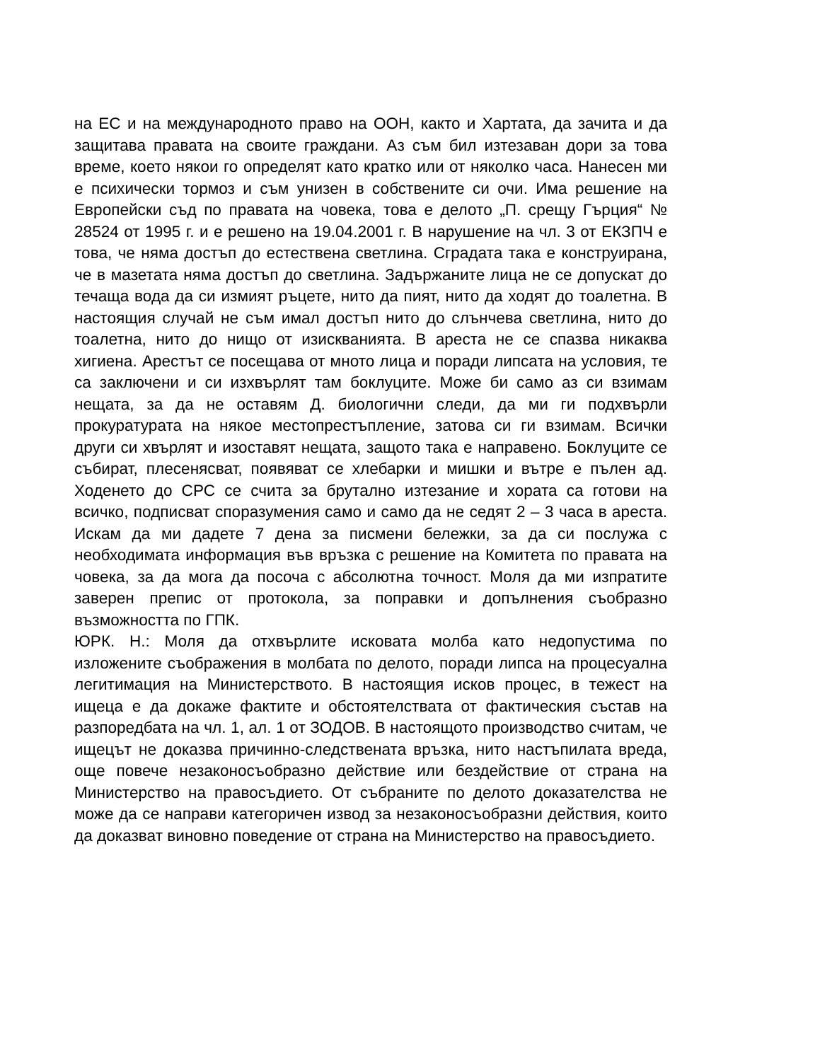на ЕС и на международното право на ООН, както и Хартата, да зачита и да защитава правата на своите граждани. Аз съм бил изтезаван дори за това време, което някои го определят като кратко или от няколко часа. Нанесен ми е психически тормоз и съм унизен в собствените си очи. Има решение на Европейски съд по правата на човека, това е делото „П. срещу Гърция“ № 28524 от 1995 г. и е решено на 19.04.2001 г. В нарушение на чл. 3 от ЕКЗПЧ е това, че няма достъп до естествена светлина. Сградата така е конструирана, че в мазетата няма достъп до светлина. Задържаните лица не се допускат до течаща вода да си измият ръцете, нито да пият, нито да ходят до тоалетна. В настоящия случай не съм имал достъп нито до слънчева светлина, нито до тоалетна, нито до нищо от изискванията. В ареста не се спазва никаква хигиена. Арестът се посещава от мното лица и поради липсата на условия, те са заключени и си изхвърлят там боклуците. Може би само аз си взимам нещата, за да не оставям Д. биологични следи, да ми ги подхвърли прокуратурата на някое местопрестъпление, затова си ги взимам. Всички други си хвърлят и изоставят нещата, защото така е направено. Боклуците се събират, плесенясват, появяват се хлебарки и мишки и вътре е пълен ад. Ходенето до СРС се счита за брутално изтезание и хората са готови на всичко, подписват споразумения само и само да не седят 2 – 3 часа в ареста. Искам да ми дадете 7 дена за писмени бележки, за да си послужа с необходимата информация във връзка с решение на Комитета по правата на човека, за да мога да посоча с абсолютна точност. Моля да ми изпратите заверен препис от протокола, за поправки и допълнения съобразно възможността по ГПК.
ЮРК. Н.: Моля да отхвърлите исковата молба като недопустима по изложените съображения в молбата по делото, поради липса на процесуална легитимация на Министерството. В настоящия исков процес, в тежест на ищеца е да докаже фактите и обстоятелствата от фактическия състав на разпоредбата на чл. 1, ал. 1 от ЗОДОВ. В настоящото производство считам, че ищецът не доказва причинно-следствената връзка, нито настъпилата вреда, още повече незаконосъобразно действие или бездействие от страна на Министерство на правосъдието. От събраните по делото доказателства не може да се направи категоричен извод за незаконосъобразни действия, които да доказват виновно поведение от страна на Министерство на правосъдието.